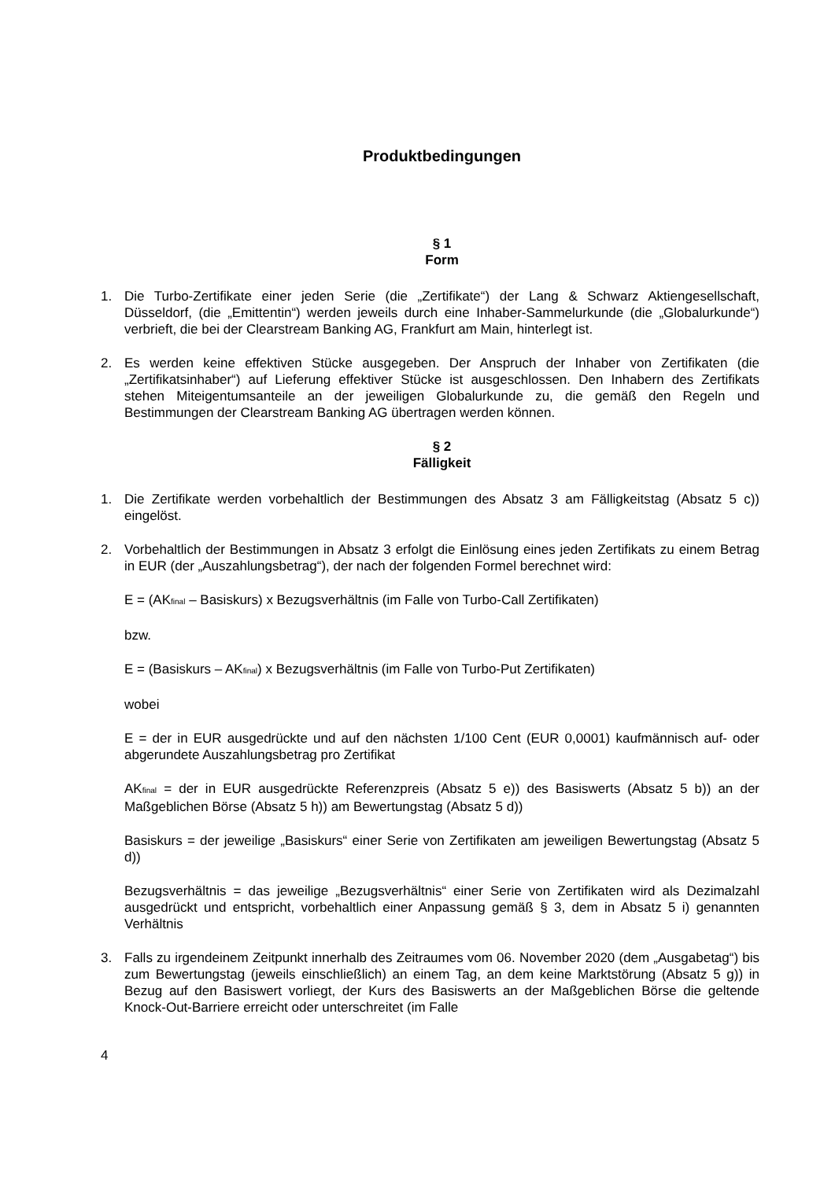Produktbedingungen
§ 1
Form
1. Die Turbo-Zertifikate einer jeden Serie (die „Zertifikate“) der Lang & Schwarz Aktiengesellschaft, Düsseldorf, (die „Emittentin“) werden jeweils durch eine Inhaber-Sammelurkunde (die „Globalurkunde“) verbrieft, die bei der Clearstream Banking AG, Frankfurt am Main, hinterlegt ist.
2. Es werden keine effektiven Stücke ausgegeben. Der Anspruch der Inhaber von Zertifikaten (die „Zertifikatsinhaber“) auf Lieferung effektiver Stücke ist ausgeschlossen. Den Inhabern des Zertifikats stehen Miteigentumsanteile an der jeweiligen Globalurkunde zu, die gemäß den Regeln und Bestimmungen der Clearstream Banking AG übertragen werden können.
§ 2
Fälligkeit
1. Die Zertifikate werden vorbehaltlich der Bestimmungen des Absatz 3 am Fälligkeitstag (Absatz 5 c)) eingelöst.
2. Vorbehaltlich der Bestimmungen in Absatz 3 erfolgt die Einlösung eines jeden Zertifikats zu einem Betrag in EUR (der „Auszahlungsbetrag“), der nach der folgenden Formel berechnet wird:
E = (AK<sub>final</sub> – Basiskurs) x Bezugsverhältnis (im Falle von Turbo-Call Zertifikaten)
bzw.
E = (Basiskurs – AK<sub>final</sub>) x Bezugsverhältnis (im Falle von Turbo-Put Zertifikaten)
wobei
E = der in EUR ausgedrückte und auf den nächsten 1/100 Cent (EUR 0,0001) kaufmännisch auf- oder abgerundete Auszahlungsbetrag pro Zertifikat
AK<sub>final</sub> = der in EUR ausgedrückte Referenzpreis (Absatz 5 e)) des Basiswerts (Absatz 5 b)) an der Maßgeblichen Börse (Absatz 5 h)) am Bewertungstag (Absatz 5 d))
Basiskurs = der jeweilige „Basiskurs“ einer Serie von Zertifikaten am jeweiligen Bewertungstag (Absatz 5 d))
Bezugsverhältnis = das jeweilige „Bezugsverhältnis“ einer Serie von Zertifikaten wird als Dezimalzahl ausgedrückt und entspricht, vorbehaltlich einer Anpassung gemäß § 3, dem in Absatz 5 i) genannten Verhältnis
3. Falls zu irgendeinem Zeitpunkt innerhalb des Zeitraumes vom 06. November 2020 (dem „Ausgabetag“) bis zum Bewertungstag (jeweils einschließlich) an einem Tag, an dem keine Marktstörung (Absatz 5 g)) in Bezug auf den Basiswert vorliegt, der Kurs des Basiswerts an der Maßgeblichen Börse die geltende Knock-Out-Barriere erreicht oder unterschreitet (im Falle
4